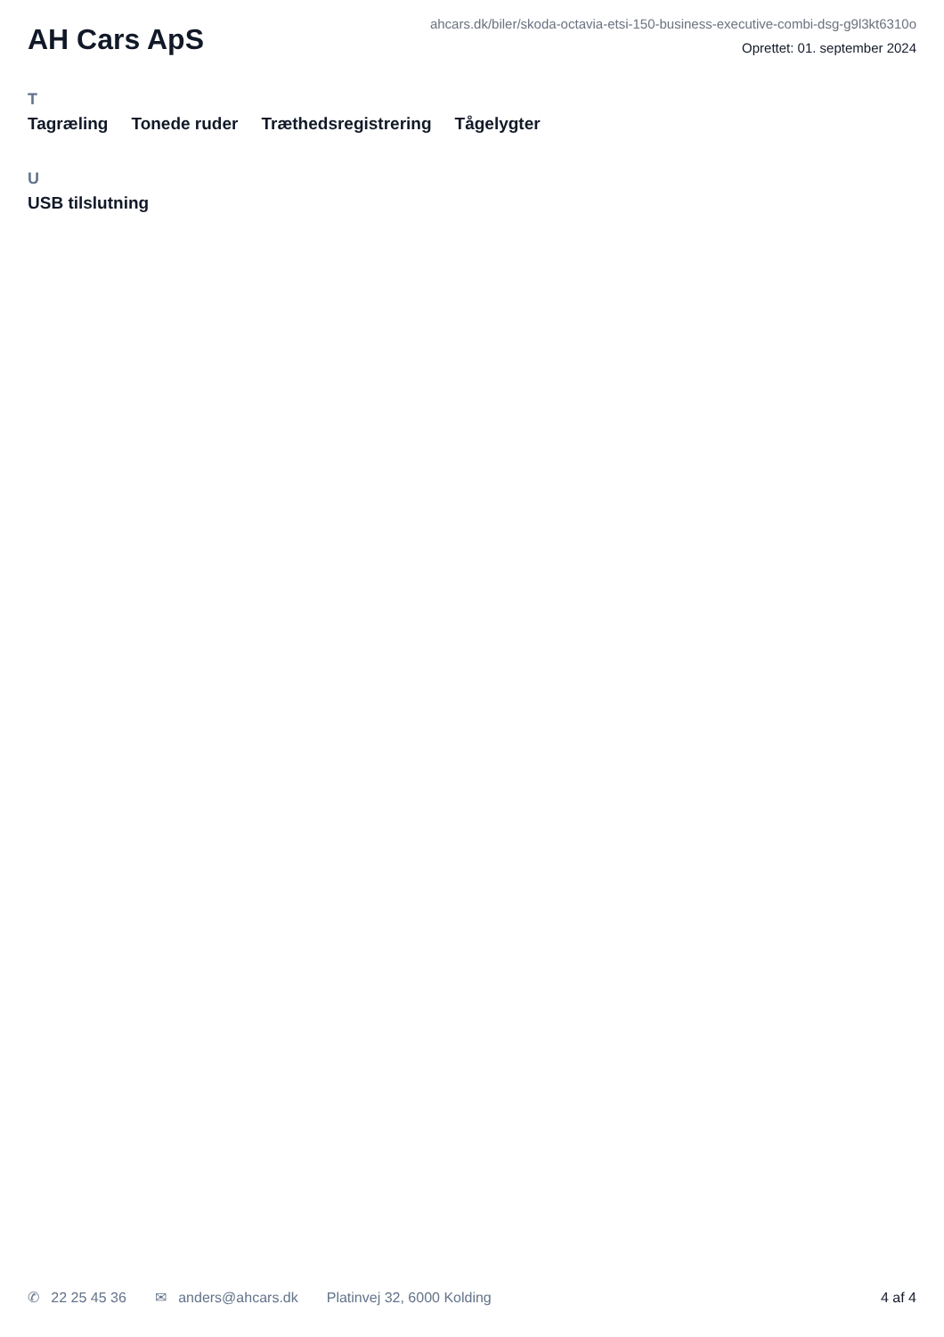AH Cars ApS
ahcars.dk/biler/skoda-octavia-etsi-150-business-executive-combi-dsg-g9l3kt6310o
Oprettet: 01. september 2024
T
Tagræling Tonede ruder Træthedsregistrering Tågelygter
U
USB tilslutning
✆ 22 25 45 36 ✉ anders@ahcars.dk Platinvej 32, 6000 Kolding 4 af 4